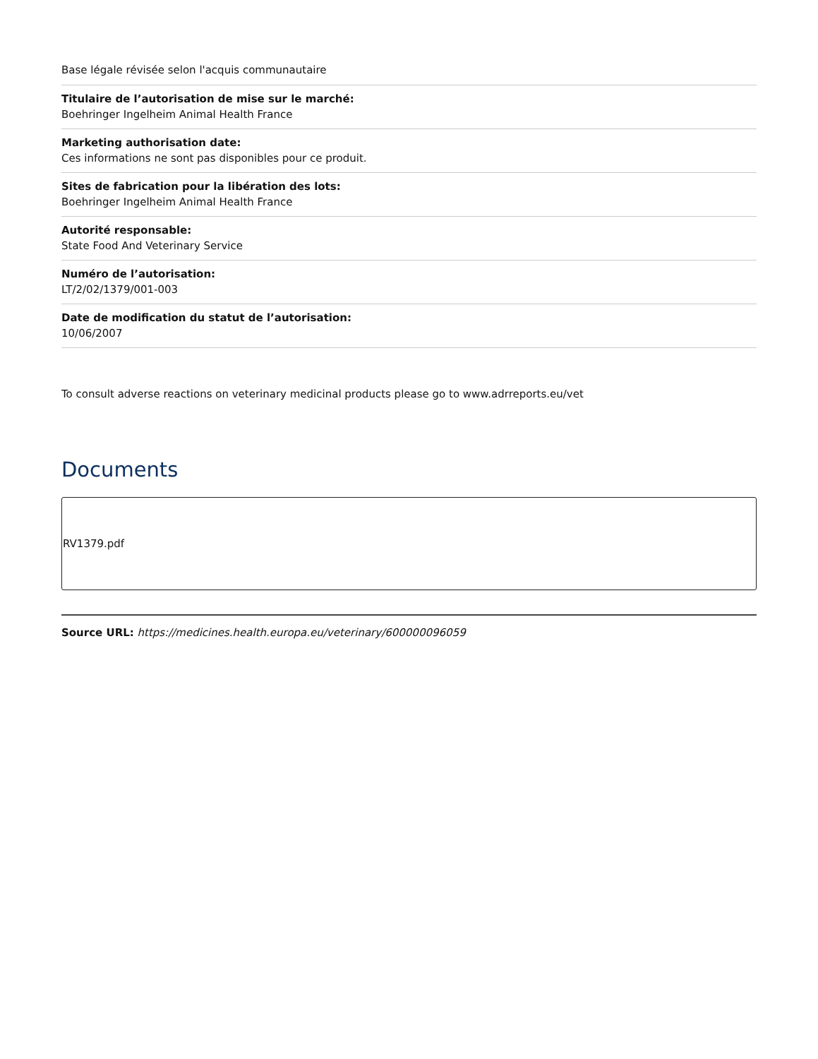Base légale révisée selon l'acquis communautaire
Titulaire de l’autorisation de mise sur le marché:
Boehringer Ingelheim Animal Health France
Marketing authorisation date:
Ces informations ne sont pas disponibles pour ce produit.
Sites de fabrication pour la libération des lots:
Boehringer Ingelheim Animal Health France
Autorité responsable:
State Food And Veterinary Service
Numéro de l’autorisation:
LT/2/02/1379/001-003
Date de modification du statut de l’autorisation:
10/06/2007
To consult adverse reactions on veterinary medicinal products please go to www.adrreports.eu/vet
Documents
RV1379.pdf
Source URL: https://medicines.health.europa.eu/veterinary/600000096059